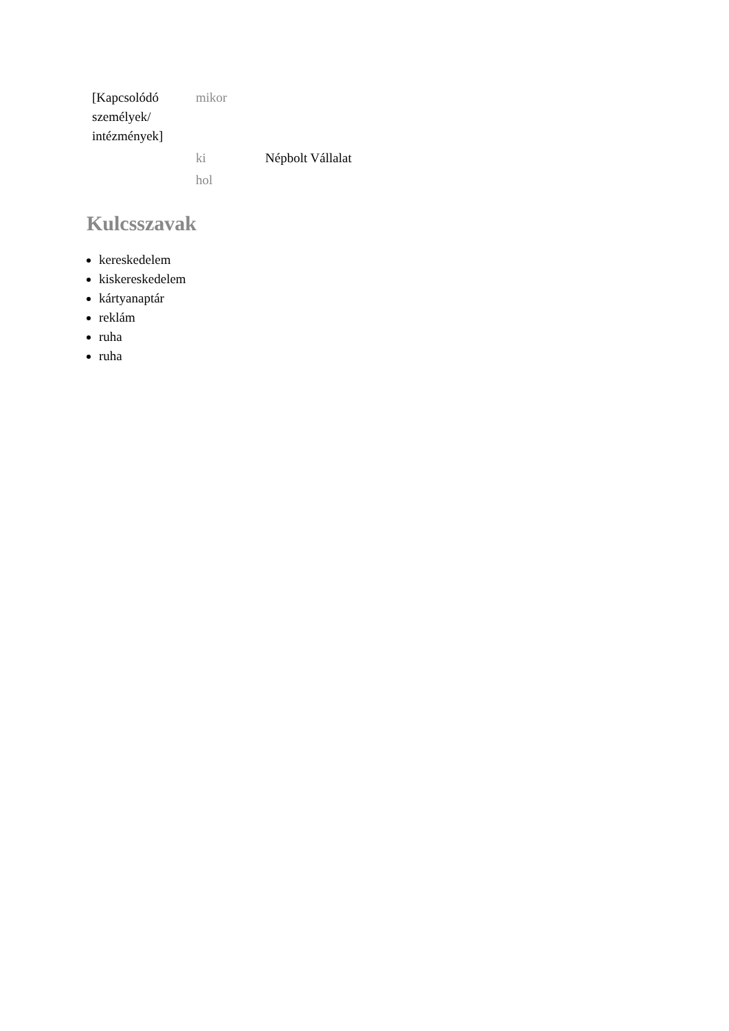| [Kapcsolódó személyek/ intézmények] | mikor | |
| | ki | Népbolt Vállalat |
| | hol | |
Kulcsszavak
kereskedelem
kiskereskedelem
kártyanaptár
reklám
ruha
ruha